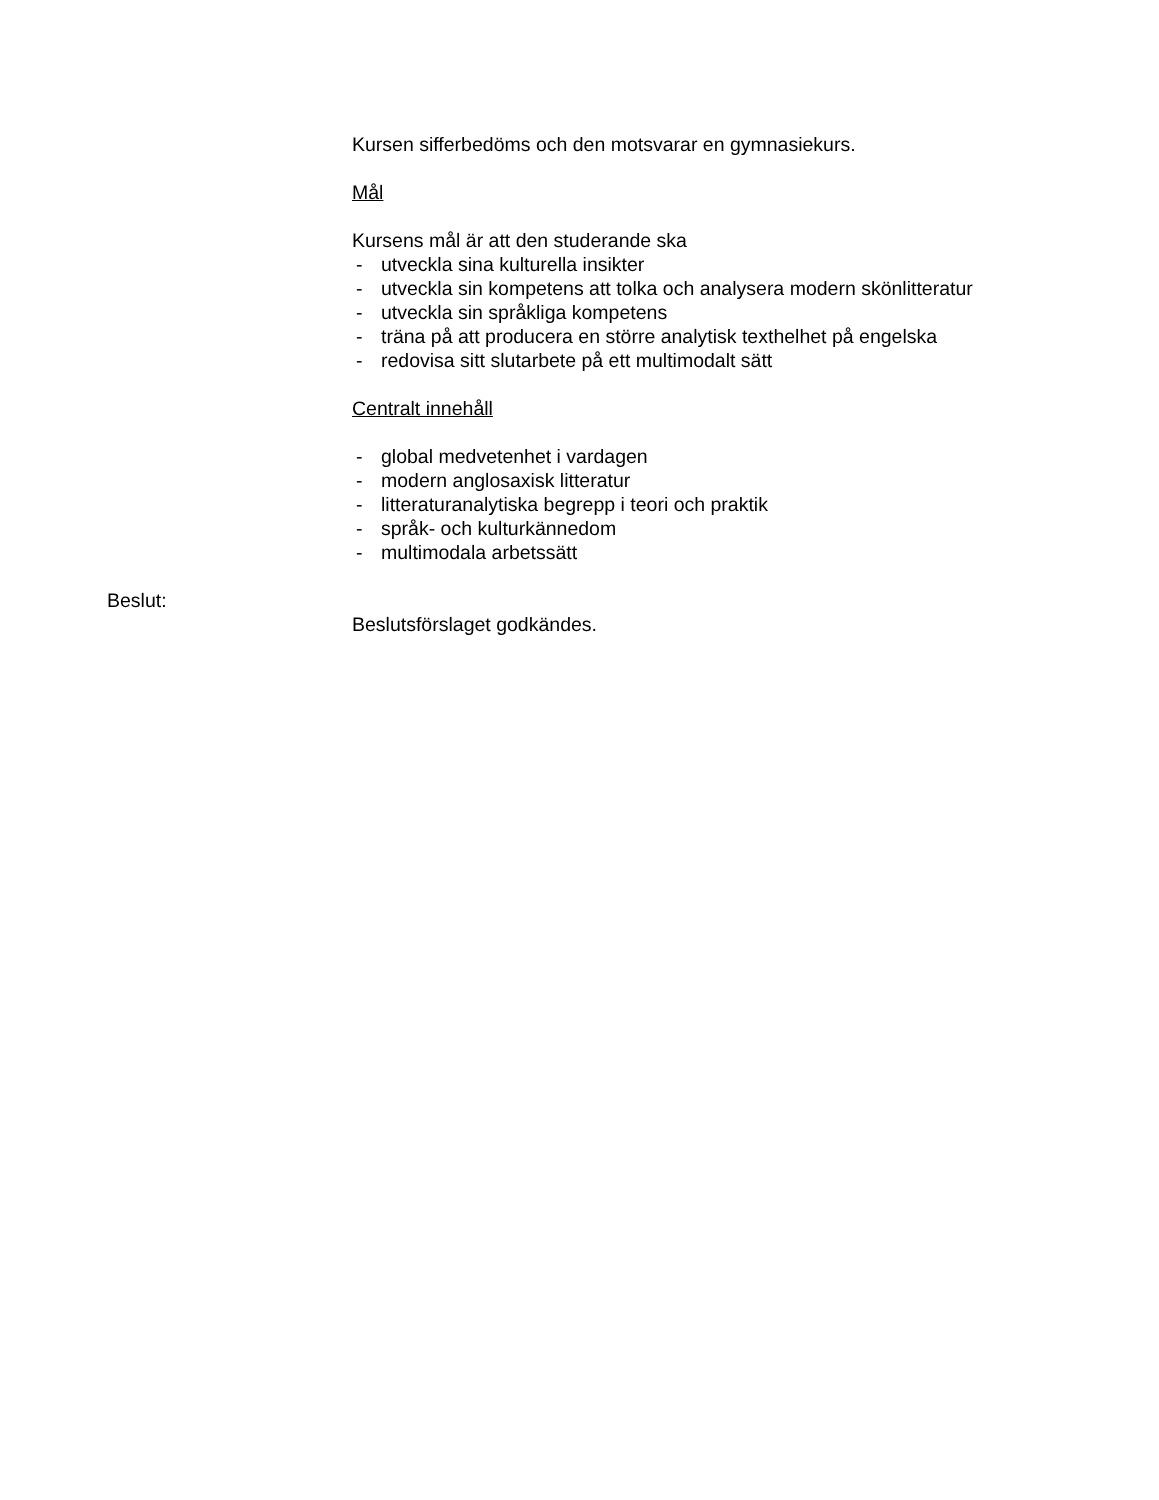Kursen sifferbedöms och den motsvarar en gymnasiekurs.
Mål
Kursens mål är att den studerande ska
- utveckla sina kulturella insikter
- utveckla sin kompetens att tolka och analysera modern skönlitteratur
- utveckla sin språkliga kompetens
- träna på att producera en större analytisk texthelhet på engelska
- redovisa sitt slutarbete på ett multimodalt sätt
Centralt innehåll
- global medvetenhet i vardagen
- modern anglosaxisk litteratur
- litteraturanalytiska begrepp i teori och praktik
- språk- och kulturkännedom
- multimodala arbetssätt
Beslut:
Beslutsförslaget godkändes.